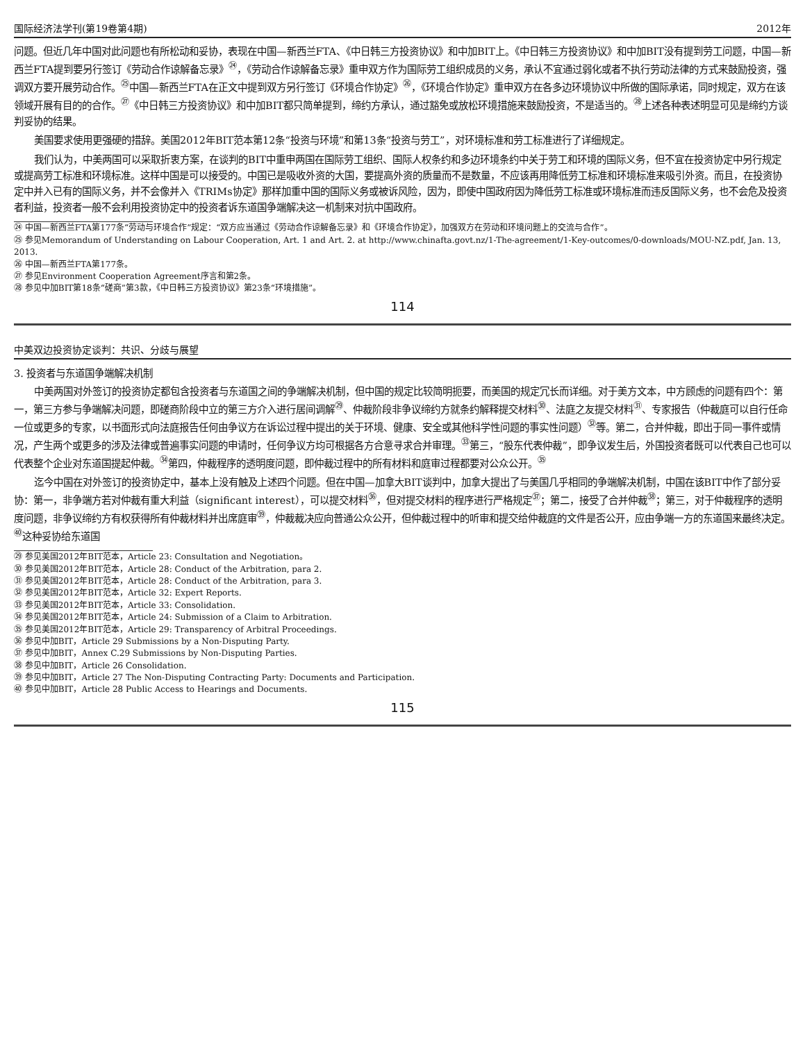国际经济法学刊(第19卷第4期) 2012年
问题。但近几年中国对此问题也有所松动和妥协，表现在中国—新西兰FTA、《中日韩三方投资协议》和中加BIT上。《中日韩三方投资协议》和中加BIT没有提到劳工问题，中国—新西兰FTA提到要另行签订《劳动合作谅解备忘录》<sup>㉔</sup>，《劳动合作谅解备忘录》重申双方作为国际劳工组织成员的义务，承认不宜通过弱化或者不执行劳动法律的方式来鼓励投资，强调双方要开展劳动合作。<sup>㉕</sup>中国—新西兰FTA在正文中提到双方另行签订《环境合作协定》<sup>㉖</sup>，《环境合作协定》重申双方在各多边环境协议中所做的国际承诺，同时规定，双方在该领域开展有目的的合作。<sup>㉗</sup>《中日韩三方投资协议》和中加BIT都只简单提到，缔约方承认，通过豁免或放松环境措施来鼓励投资，不是适当的。<sup>㉘</sup>上述各种表述明显可见是缔约方谈判妥协的结果。
美国要求使用更强硬的措辞。美国2012年BIT范本第12条“投资与环境”和第13条“投资与劳工”，对环境标准和劳工标准进行了详细规定。
我们认为，中美两国可以采取折衷方案，在谈判的BIT中重申两国在国际劳工组织、国际人权条约和多边环境条约中关于劳工和环境的国际义务，但不宜在投资协定中另行规定或提高劳工标准和环境标准。这样中国是可以接受的。中国已是吸收外资的大国，要提高外资的质量而不是数量，不应该再用降低劳工标准和环境标准来吸引外资。而且，在投资协定中并入已有的国际义务，并不会像并入《TRIMs协定》那样加重中国的国际义务或被诉风险，因为，即使中国政府因为降低劳工标准或环境标准而违反国际义务，也不会危及投资者利益，投资者一般不会利用投资协定中的投资者诉东道国争端解决这一机制来对抗中国政府。
㉔ 中国—新西兰FTA第177条“劳动与环境合作”规定：“双方应当通过《劳动合作谅解备忘录》和《环境合作协定》，加强双方在劳动和环境问题上的交流与合作”。
㉕ 参见Memorandum of Understanding on Labour Cooperation, Art. 1 and Art. 2. at http://www.chinafta.govt.nz/1-The-agreement/1-Key-outcomes/0-downloads/MOU-NZ.pdf, Jan. 13, 2013.
㉖ 中国—新西兰FTA第177条。
㉗ 参见Environment Cooperation Agreement序言和第2条。
㉘ 参见中加BIT第18条“磋商”第3款，《中日韩三方投资协议》第23条“环境措施”。
114
中美双边投资协定谈判：共识、分歧与展望
3. 投资者与东道国争端解决机制
中美两国对外签订的投资协定都包含投资者与东道国之间的争端解决机制，但中国的规定比较简明扼要，而美国的规定冗长而详细。对于美方文本，中方顾虑的问题有四个：第一，第三方参与争端解决问题，即磋商阶段中立的第三方介入进行居间调解<sup>㉙</sup>、仲裁阶段非争议缔约方就条约解释提交材料<sup>㉚</sup>、法庭之友提交材料<sup>㉛</sup>、专家报告（仲裁庭可以自行任命一位或更多的专家，以书面形式向法庭报告任何由争议方在诉讼过程中提出的关于环境、健康、安全或其他科学性问题的事实性问题）<sup>㉜</sup>等。第二，合并仲裁，即出于同一事件或情况，产生两个或更多的涉及法律或普遍事实问题的申请时，任何争议方均可根据各方合意寻求合并审理。<sup>㉝</sup>第三，“股东代表仲裁”，即争议发生后，外国投资者既可以代表自己也可以代表整个企业对东道国提起仲裁。<sup>㉞</sup>第四，仲裁程序的透明度问题，即仲裁过程中的所有材料和庭审过程都要对公众公开。<sup>㉟</sup>
迄今中国在对外签订的投资协定中，基本上没有触及上述四个问题。但在中国—加拿大BIT谈判中，加拿大提出了与美国几乎相同的争端解决机制，中国在该BIT中作了部分妥协：第一，非争端方若对仲裁有重大利益（significant interest），可以提交材料<sup>㊱</sup>，但对提交材料的程序进行严格规定<sup>㊲</sup>；第二，接受了合并仲裁<sup>㊳</sup>；第三，对于仲裁程序的透明度问题，非争议缔约方有权获得所有仲裁材料并出席庭审<sup>㊴</sup>，仲裁裁决应向普通公众公开，但仲裁过程中的听审和提交给仲裁庭的文件是否公开，应由争端一方的东道国来最终决定。<sup>㊵</sup>这种妥协给东道国
㉙ 参见美国2012年BIT范本，Article 23: Consultation and Negotiation。
㉚ 参见美国2012年BIT范本，Article 28: Conduct of the Arbitration, para 2.
㉛ 参见美国2012年BIT范本，Article 28: Conduct of the Arbitration, para 3.
㉜ 参见美国2012年BIT范本，Article 32: Expert Reports.
㉝ 参见美国2012年BIT范本，Article 33: Consolidation.
㉞ 参见美国2012年BIT范本，Article 24: Submission of a Claim to Arbitration.
㉟ 参见美国2012年BIT范本，Article 29: Transparency of Arbitral Proceedings.
㊱ 参见中加BIT，Article 29 Submissions by a Non-Disputing Party.
㊲ 参见中加BIT，Annex C.29 Submissions by Non-Disputing Parties.
㊳ 参见中加BIT，Article 26 Consolidation.
㊴ 参见中加BIT，Article 27 The Non-Disputing Contracting Party: Documents and Participation.
㊵ 参见中加BIT，Article 28 Public Access to Hearings and Documents.
115